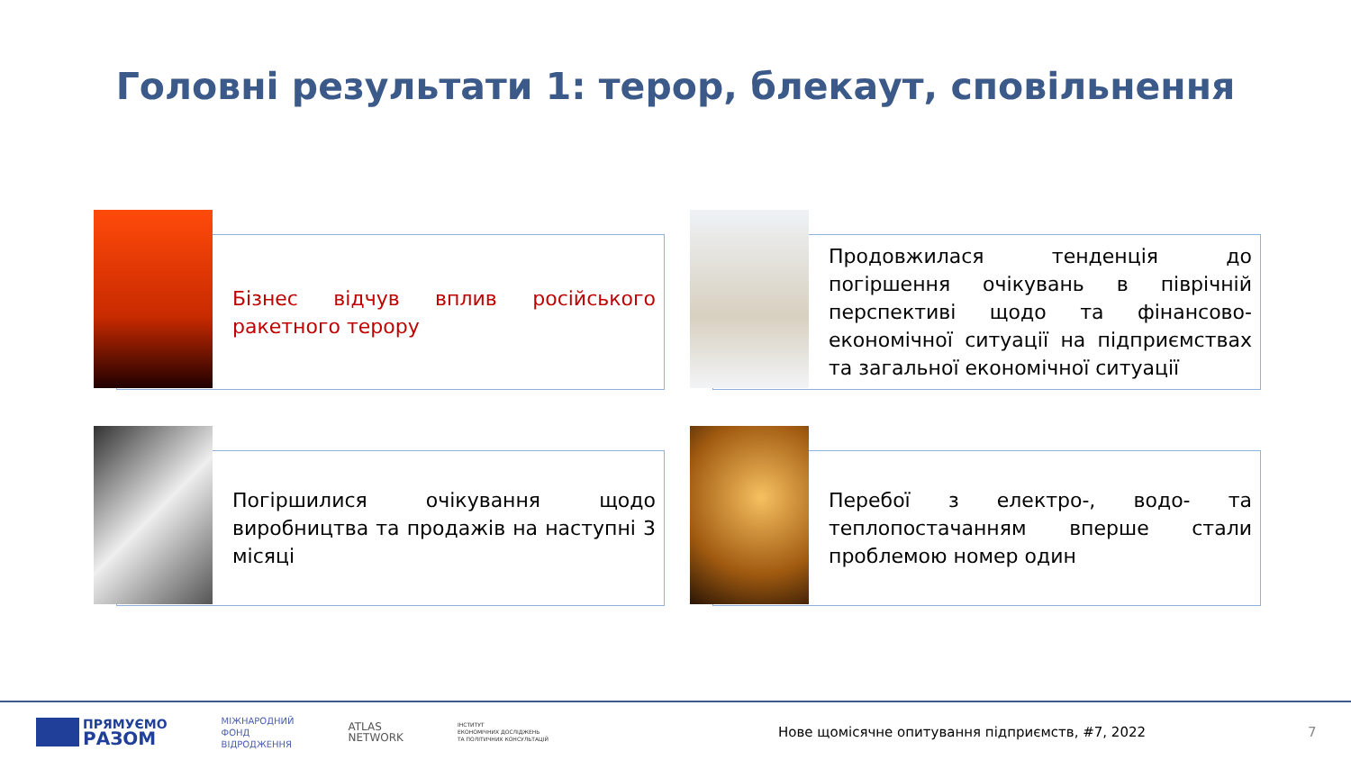Головні результати 1: терор, блекаут, сповільнення
Бізнес відчув вплив російського ракетного терору
Продовжилася тенденція до погіршення очікувань в піврічній перспективі щодо та фінансово-економічної ситуації на підприємствах та загальної економічної ситуації
Погіршилися очікування щодо виробництва та продажів на наступні 3 місяці
Перебої з електро-, водо- та теплопостачанням вперше стали проблемою номер один
ПРЯМУЄМО
РАЗОМ
МІЖНАРОДНИЙ
ФОНД
ВІДРОДЖЕННЯ
ATLAS
NETWORK
ІНСТИТУТ
ЕКОНОМІЧНИХ ДОСЛІДЖЕНЬ
ТА ПОЛІТИЧНИХ КОНСУЛЬТАЦІЙ
Нове щомісячне опитування підприємств, #7, 2022
7